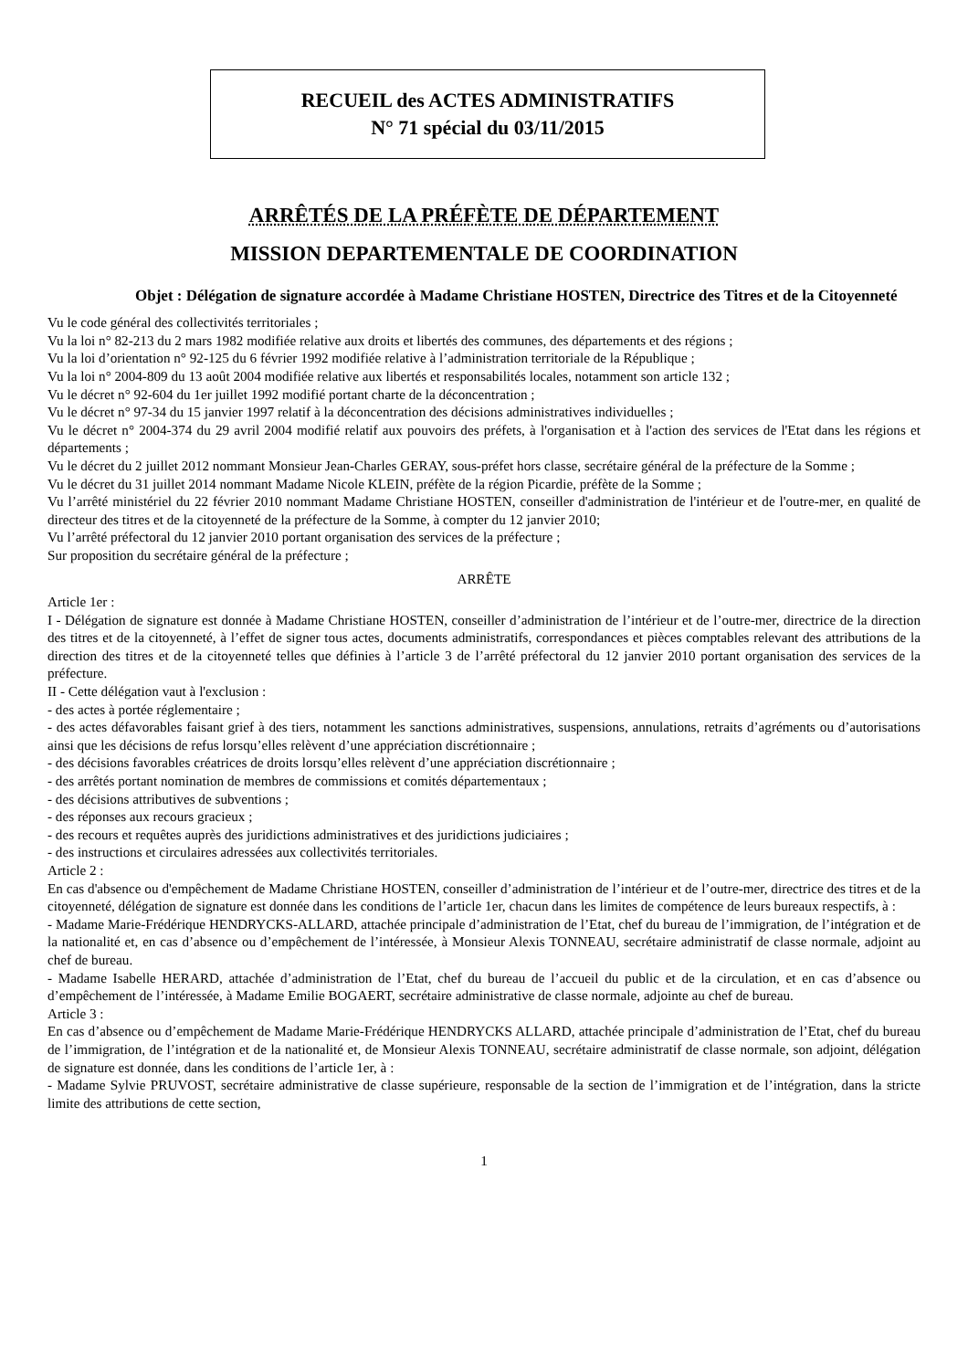RECUEIL des ACTES ADMINISTRATIFS
N° 71 spécial du 03/11/2015
ARRÊTÉS DE LA PRÉFÈTE DE DÉPARTEMENT
MISSION DEPARTEMENTALE DE COORDINATION
Objet : Délégation de signature accordée à Madame Christiane HOSTEN, Directrice des Titres et de la Citoyenneté
Vu le code général des collectivités territoriales ;
Vu la loi n° 82-213 du 2 mars 1982 modifiée relative aux droits et libertés des communes, des départements et des régions ;
Vu la loi d’orientation n° 92-125 du 6 février 1992 modifiée relative à l’administration territoriale de la République ;
Vu la loi n° 2004-809 du 13 août 2004 modifiée relative aux libertés et responsabilités locales, notamment son article 132 ;
Vu le décret n° 92-604 du 1er juillet 1992 modifié portant charte de la déconcentration ;
Vu le décret n° 97-34 du 15 janvier 1997 relatif à la déconcentration des décisions administratives individuelles ;
Vu le décret n° 2004-374 du 29 avril 2004 modifié relatif aux pouvoirs des préfets, à l'organisation et à l'action des services de l'Etat dans les régions et départements ;
Vu le décret du 2 juillet 2012 nommant Monsieur Jean-Charles GERAY, sous-préfet hors classe, secrétaire général de la préfecture de la Somme ;
Vu le décret du 31 juillet 2014 nommant Madame Nicole KLEIN, préfète de la région Picardie, préfète de la Somme ;
Vu l’arrêté ministériel du 22 février 2010 nommant Madame Christiane HOSTEN, conseiller d'administration de l'intérieur et de l'outre-mer, en qualité de directeur des titres et de la citoyenneté de la préfecture de la Somme, à compter du 12 janvier 2010;
Vu l’arrêté préfectoral du 12 janvier 2010 portant organisation des services de la préfecture ;
Sur proposition du secrétaire général de la préfecture ;
ARRÊTE
Article 1er :
I - Délégation de signature est donnée à Madame Christiane HOSTEN, conseiller d’administration de l’intérieur et de l’outre-mer, directrice de la direction des titres et de la citoyenneté, à l’effet de signer tous actes, documents administratifs, correspondances et pièces comptables relevant des attributions de la direction des titres et de la citoyenneté telles que définies à l’article 3 de l’arrêté préfectoral du 12 janvier 2010 portant organisation des services de la préfecture.
II - Cette délégation vaut à l'exclusion :
- des actes à portée réglementaire ;
- des actes défavorables faisant grief à des tiers, notamment les sanctions administratives, suspensions, annulations, retraits d’agréments ou d’autorisations ainsi que les décisions de refus lorsqu’elles relèvent d’une appréciation discrétionnaire ;
- des décisions favorables créatrices de droits lorsqu’elles relèvent d’une appréciation discrétionnaire ;
- des arrêtés portant nomination de membres de commissions et comités départementaux ;
- des décisions attributives de subventions ;
- des réponses aux recours gracieux ;
- des recours et requêtes auprès des juridictions administratives et des juridictions judiciaires ;
- des instructions et circulaires adressées aux collectivités territoriales.
Article 2 :
En cas d'absence ou d'empêchement de Madame Christiane HOSTEN, conseiller d’administration de l’intérieur et de l’outre-mer, directrice des titres et de la citoyenneté, délégation de signature est donnée dans les conditions de l’article 1er, chacun dans les limites de compétence de leurs bureaux respectifs, à :
- Madame Marie-Frédérique HENDRYCKS-ALLARD, attachée principale d’administration de l’Etat, chef du bureau de l’immigration, de l’intégration et de la nationalité et, en cas d’absence ou d’empêchement de l’intéressée, à Monsieur Alexis TONNEAU, secrétaire administratif de classe normale, adjoint au chef de bureau.
- Madame Isabelle HERARD, attachée d’administration de l’Etat, chef du bureau de l’accueil du public et de la circulation, et en cas d’absence ou d’empêchement de l’intéressée, à Madame Emilie BOGAERT, secrétaire administrative de classe normale, adjointe au chef de bureau.
Article 3 :
En cas d’absence ou d’empêchement de Madame Marie-Frédérique HENDRYCKS ALLARD, attachée principale d’administration de l’Etat, chef du bureau de l’immigration, de l’intégration et de la nationalité et, de Monsieur Alexis TONNEAU, secrétaire administratif de classe normale, son adjoint, délégation de signature est donnée, dans les conditions de l’article 1er, à :
- Madame Sylvie PRUVOST, secrétaire administrative de classe supérieure, responsable de la section de l’immigration et de l’intégration, dans la stricte limite des attributions de cette section,
1